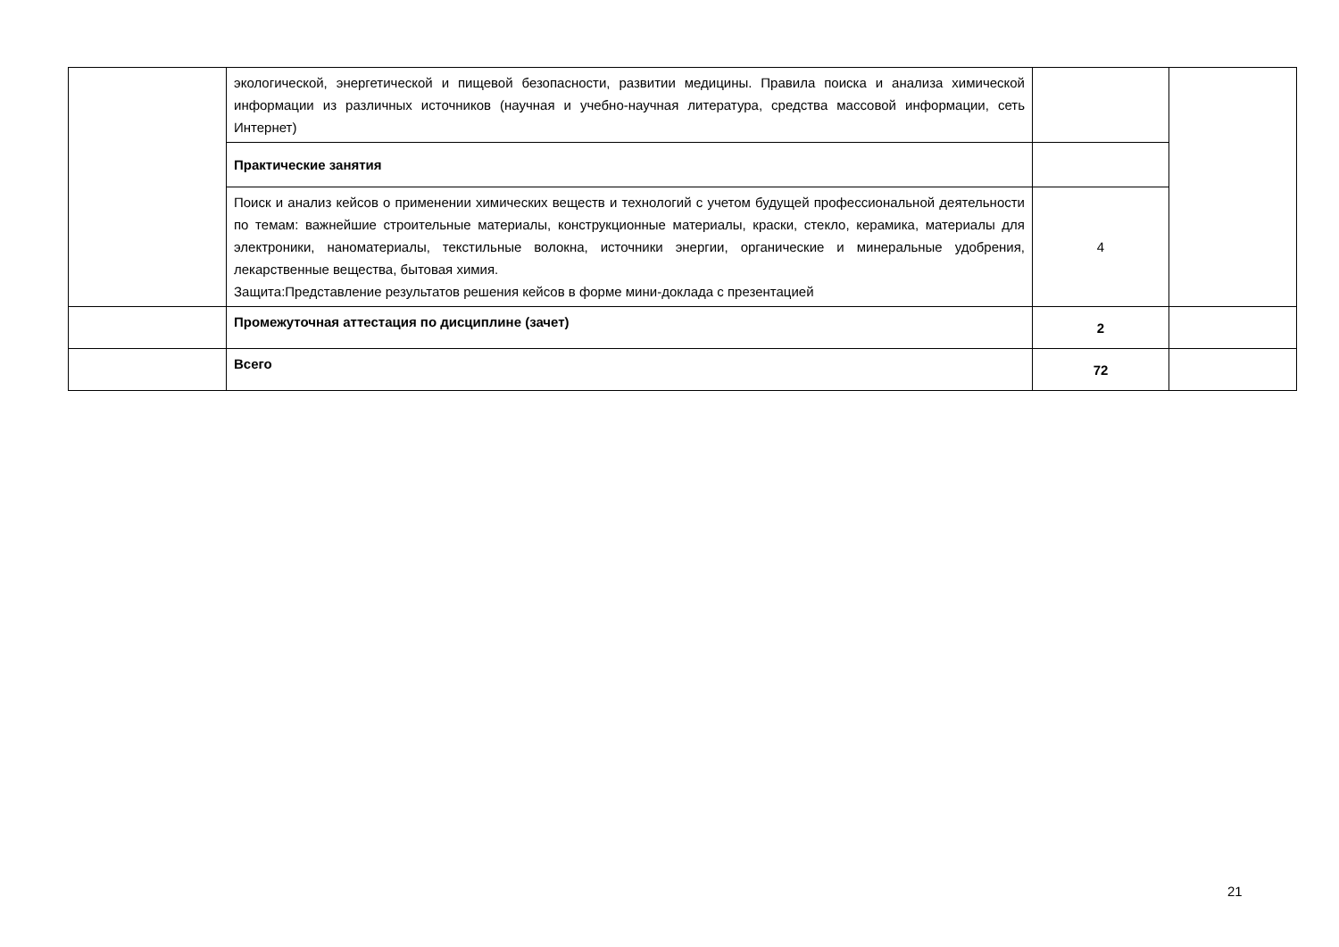| | экологической, энергетической и пищевой безопасности, развитии медицины. Правила поиска и анализа химической информации из различных источников (научная и учебно-научная литература, средства массовой информации, сеть Интернет) | | |
| | Практические занятия | | |
| | Поиск и анализ кейсов о применении химических веществ и технологий с учетом будущей профессиональной деятельности по темам: важнейшие строительные материалы, конструкционные материалы, краски, стекло, керамика, материалы для электроники, наноматериалы, текстильные волокна, источники энергии, органические и минеральные удобрения, лекарственные вещества, бытовая химия. Защита:Представление результатов решения кейсов в форме мини-доклада с презентацией | 4 | |
| | Промежуточная аттестация по дисциплине (зачет) | 2 | |
| | Всего | 72 | |
21